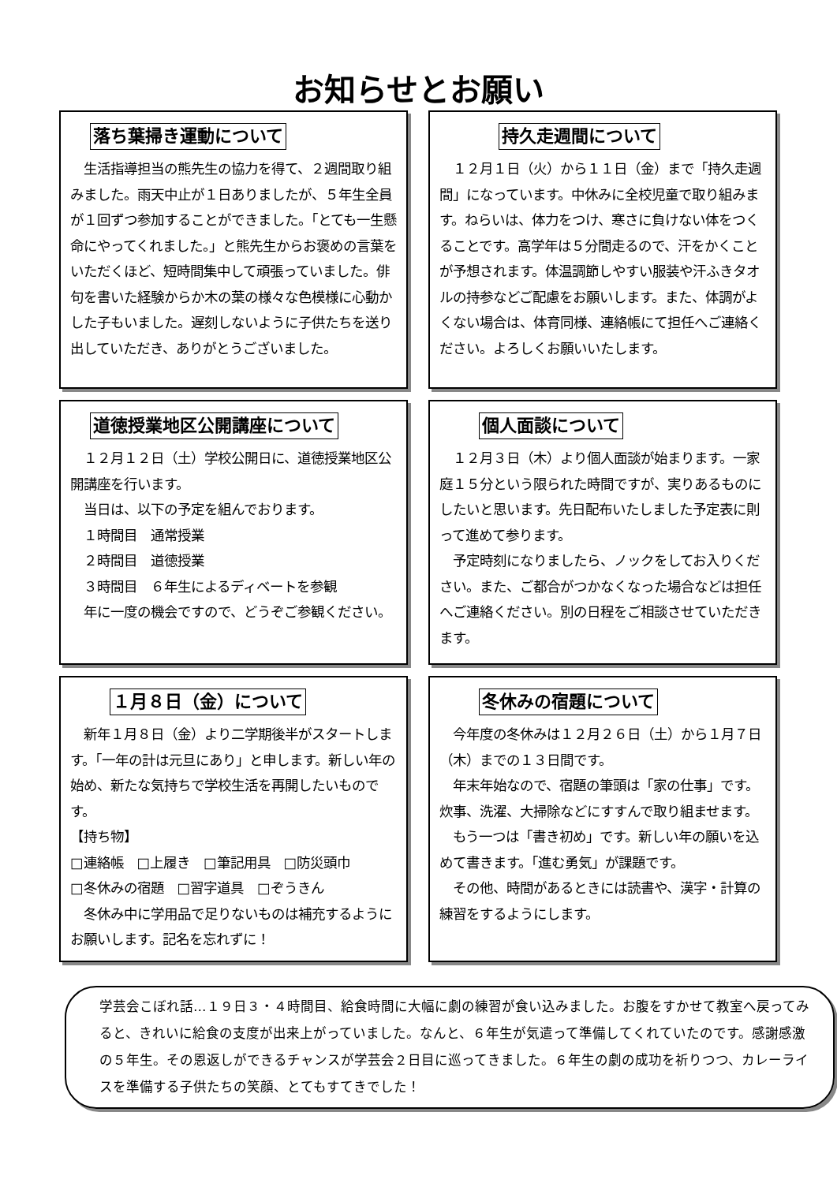お知らせとお願い
落ち葉掃き運動について
　生活指導担当の熊先生の協力を得て、２週間取り組みました。雨天中止が１日ありましたが、５年生全員が１回ずつ参加することができました。「とても一生懸命にやってくれました。」と熊先生からお褒めの言葉をいただくほど、短時間集中して頑張っていました。俳句を書いた経験からか木の葉の様々な色模様に心動かした子もいました。遅刻しないように子供たちを送り出していただき、ありがとうございました。
持久走週間について
　１２月１日（火）から１１日（金）まで「持久走週間」になっています。中休みに全校児童で取り組みます。ねらいは、体力をつけ、寒さに負けない体をつくることです。高学年は５分間走るので、汗をかくことが予想されます。体温調節しやすい服装や汗ふきタオルの持参などご配慮をお願いします。また、体調がよくない場合は、体育同様、連絡帳にて担任へご連絡ください。よろしくお願いいたします。
道徳授業地区公開講座について
　１２月１２日（土）学校公開日に、道徳授業地区公開講座を行います。
　当日は、以下の予定を組んでおります。
　１時間目　通常授業
　２時間目　道徳授業
　３時間目　６年生によるディベートを参観
　年に一度の機会ですので、どうぞご参観ください。
個人面談について
　１２月３日（木）より個人面談が始まります。一家庭１５分という限られた時間ですが、実りあるものにしたいと思います。先日配布いたしました予定表に則って進めて参ります。
　予定時刻になりましたら、ノックをしてお入りください。また、ご都合がつかなくなった場合などは担任へご連絡ください。別の日程をご相談させていただきます。
１月８日（金）について
　新年１月８日（金）より二学期後半がスタートします。「一年の計は元旦にあり」と申します。新しい年の始め、新たな気持ちで学校生活を再開したいものです。
【持ち物】
□連絡帳　□上履き　□筆記用具　□防災頭巾
□冬休みの宿題　□習字道具　□ぞうきん
　冬休み中に学用品で足りないものは補充するようにお願いします。記名を忘れずに！
冬休みの宿題について
　今年度の冬休みは１２月２６日（土）から１月７日（木）までの１３日間です。
　年末年始なので、宿題の筆頭は「家の仕事」です。炊事、洗濯、大掃除などにすすんで取り組ませます。
　もう一つは「書き初め」です。新しい年の願いを込めて書きます。「進む勇気」が課題です。
　その他、時間があるときには読書や、漢字・計算の練習をするようにします。
学芸会こぼれ話…１９日３・４時間目、給食時間に大幅に劇の練習が食い込みました。お腹をすかせて教室へ戻ってみると、きれいに給食の支度が出来上がっていました。なんと、６年生が気遣って準備してくれていたのです。感謝感激の５年生。その恩返しができるチャンスが学芸会２日目に巡ってきました。６年生の劇の成功を祈りつつ、カレーライスを準備する子供たちの笑顔、とてもすてきでした！